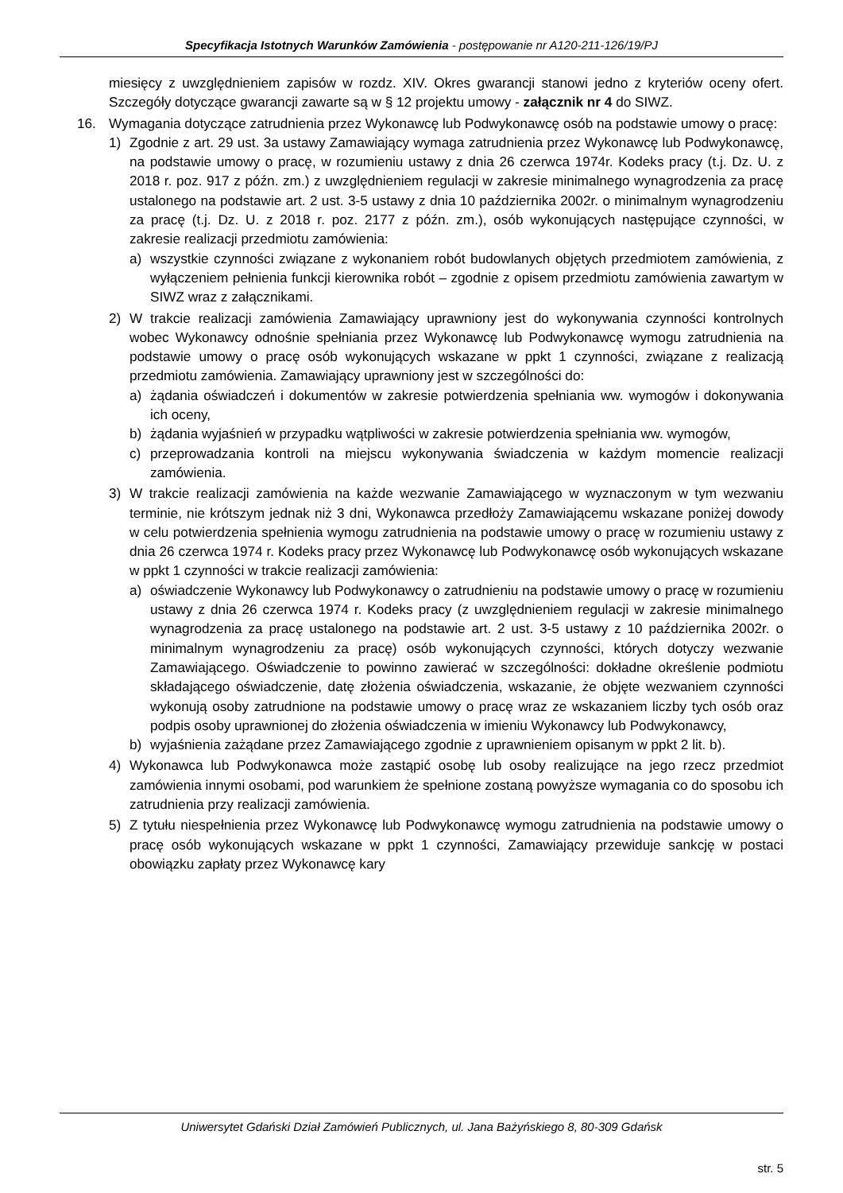Specyfikacja Istotnych Warunków Zamówienia - postępowanie nr A120-211-126/19/PJ
miesięcy z uwzględnieniem zapisów w rozdz. XIV. Okres gwarancji stanowi jedno z kryteriów oceny ofert. Szczegóły dotyczące gwarancji zawarte są w § 12 projektu umowy - załącznik nr 4 do SIWZ.
16. Wymagania dotyczące zatrudnienia przez Wykonawcę lub Podwykonawcę osób na podstawie umowy o pracę:
1) Zgodnie z art. 29 ust. 3a ustawy Zamawiający wymaga zatrudnienia przez Wykonawcę lub Podwykonawcę, na podstawie umowy o pracę, w rozumieniu ustawy z dnia 26 czerwca 1974r. Kodeks pracy (t.j. Dz. U. z 2018 r. poz. 917 z późn. zm.) z uwzględnieniem regulacji w zakresie minimalnego wynagrodzenia za pracę ustalonego na podstawie art. 2 ust. 3-5 ustawy z dnia 10 października 2002r. o minimalnym wynagrodzeniu za pracę (t.j. Dz. U. z 2018 r. poz. 2177 z późn. zm.), osób wykonujących następujące czynności, w zakresie realizacji przedmiotu zamówienia:
a) wszystkie czynności związane z wykonaniem robót budowlanych objętych przedmiotem zamówienia, z wyłączeniem pełnienia funkcji kierownika robót – zgodnie z opisem przedmiotu zamówienia zawartym w SIWZ wraz z załącznikami.
2) W trakcie realizacji zamówienia Zamawiający uprawniony jest do wykonywania czynności kontrolnych wobec Wykonawcy odnośnie spełniania przez Wykonawcę lub Podwykonawcę wymogu zatrudnienia na podstawie umowy o pracę osób wykonujących wskazane w ppkt 1 czynności, związane z realizacją przedmiotu zamówienia. Zamawiający uprawniony jest w szczególności do:
a) żądania oświadczeń i dokumentów w zakresie potwierdzenia spełniania ww. wymogów i dokonywania ich oceny,
b) żądania wyjaśnień w przypadku wątpliwości w zakresie potwierdzenia spełniania ww. wymogów,
c) przeprowadzania kontroli na miejscu wykonywania świadczenia w każdym momencie realizacji zamówienia.
3) W trakcie realizacji zamówienia na każde wezwanie Zamawiającego w wyznaczonym w tym wezwaniu terminie, nie krótszym jednak niż 3 dni, Wykonawca przedłoży Zamawiającemu wskazane poniżej dowody w celu potwierdzenia spełnienia wymogu zatrudnienia na podstawie umowy o pracę w rozumieniu ustawy z dnia 26 czerwca 1974 r. Kodeks pracy przez Wykonawcę lub Podwykonawcę osób wykonujących wskazane w ppkt 1 czynności w trakcie realizacji zamówienia:
a) oświadczenie Wykonawcy lub Podwykonawcy o zatrudnieniu na podstawie umowy o pracę w rozumieniu ustawy z dnia 26 czerwca 1974 r. Kodeks pracy (z uwzględnieniem regulacji w zakresie minimalnego wynagrodzenia za pracę ustalonego na podstawie art. 2 ust. 3-5 ustawy z 10 października 2002r. o minimalnym wynagrodzeniu za pracę) osób wykonujących czynności, których dotyczy wezwanie Zamawiającego. Oświadczenie to powinno zawierać w szczególności: dokładne określenie podmiotu składającego oświadczenie, datę złożenia oświadczenia, wskazanie, że objęte wezwaniem czynności wykonują osoby zatrudnione na podstawie umowy o pracę wraz ze wskazaniem liczby tych osób oraz podpis osoby uprawnionej do złożenia oświadczenia w imieniu Wykonawcy lub Podwykonawcy,
b) wyjaśnienia zażądane przez Zamawiającego zgodnie z uprawnieniem opisanym w ppkt 2 lit. b).
4) Wykonawca lub Podwykonawca może zastąpić osobę lub osoby realizujące na jego rzecz przedmiot zamówienia innymi osobami, pod warunkiem że spełnione zostaną powyższe wymagania co do sposobu ich zatrudnienia przy realizacji zamówienia.
5) Z tytułu niespełnienia przez Wykonawcę lub Podwykonawcę wymogu zatrudnienia na podstawie umowy o pracę osób wykonujących wskazane w ppkt 1 czynności, Zamawiający przewiduje sankcję w postaci obowiązku zapłaty przez Wykonawcę kary
Uniwersytet Gdański Dział Zamówień Publicznych, ul. Jana Bażyńskiego 8, 80-309 Gdańsk
str. 5